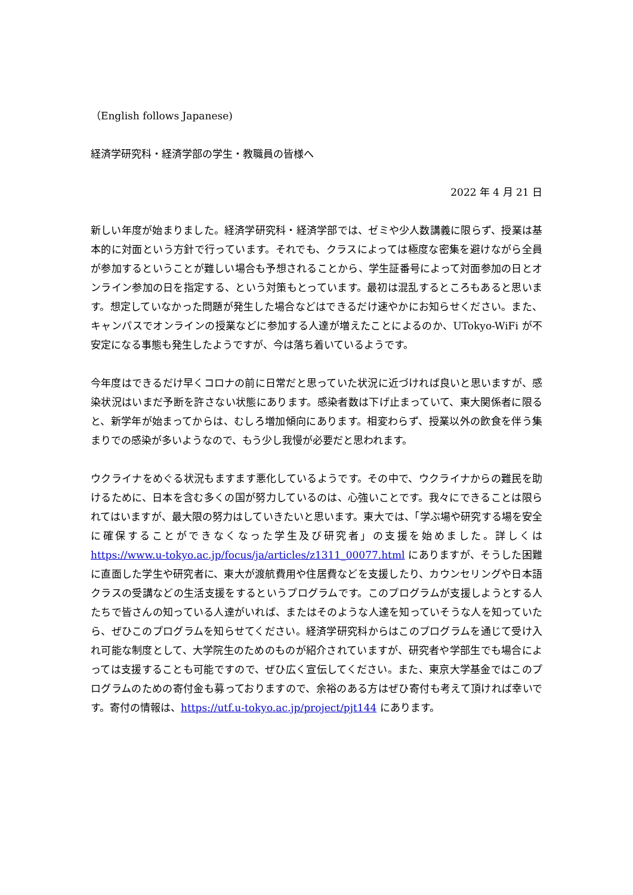（English follows Japanese)
経済学研究科・経済学部の学生・教職員の皆様へ
2022 年 4 月 21 日
新しい年度が始まりました。経済学研究科・経済学部では、ゼミや少人数講義に限らず、授業は基本的に対面という方針で行っています。それでも、クラスによっては極度な密集を避けながら全員が参加するということが難しい場合も予想されることから、学生証番号によって対面参加の日とオンライン参加の日を指定する、という対策もとっています。最初は混乱するところもあると思います。想定していなかった問題が発生した場合などはできるだけ速やかにお知らせください。また、キャンパスでオンラインの授業などに参加する人達が増えたことによるのか、UTokyo-WiFi が不安定になる事態も発生したようですが、今は落ち着いているようです。
今年度はできるだけ早くコロナの前に日常だと思っていた状況に近づければ良いと思いますが、感染状況はいまだ予断を許さない状態にあります。感染者数は下げ止まっていて、東大関係者に限ると、新学年が始まってからは、むしろ増加傾向にあります。相変わらず、授業以外の飲食を伴う集まりでの感染が多いようなので、もう少し我慢が必要だと思われます。
ウクライナをめぐる状況もますます悪化しているようです。その中で、ウクライナからの難民を助けるために、日本を含む多くの国が努力しているのは、心強いことです。我々にできることは限られてはいますが、最大限の努力はしていきたいと思います。東大では、「学ぶ場や研究する場を安全に確保することができなくなった学生及び研究者」の支援を始めました。詳しくは https://www.u-tokyo.ac.jp/focus/ja/articles/z1311_00077.html にありますが、そうした困難に直面した学生や研究者に、東大が渡航費用や住居費などを支援したり、カウンセリングや日本語クラスの受講などの生活支援をするというプログラムです。このプログラムが支援しようとする人たちで皆さんの知っている人達がいれば、またはそのような人達を知っていそうな人を知っていたら、ぜひこのプログラムを知らせてください。経済学研究科からはこのプログラムを通じて受け入れ可能な制度として、大学院生のためのものが紹介されていますが、研究者や学部生でも場合によっては支援することも可能ですので、ぜひ広く宣伝してください。また、東京大学基金ではこのプログラムのための寄付金も募っておりますので、余裕のある方はぜひ寄付も考えて頂ければ幸いです。寄付の情報は、https://utf.u-tokyo.ac.jp/project/pjt144 にあります。